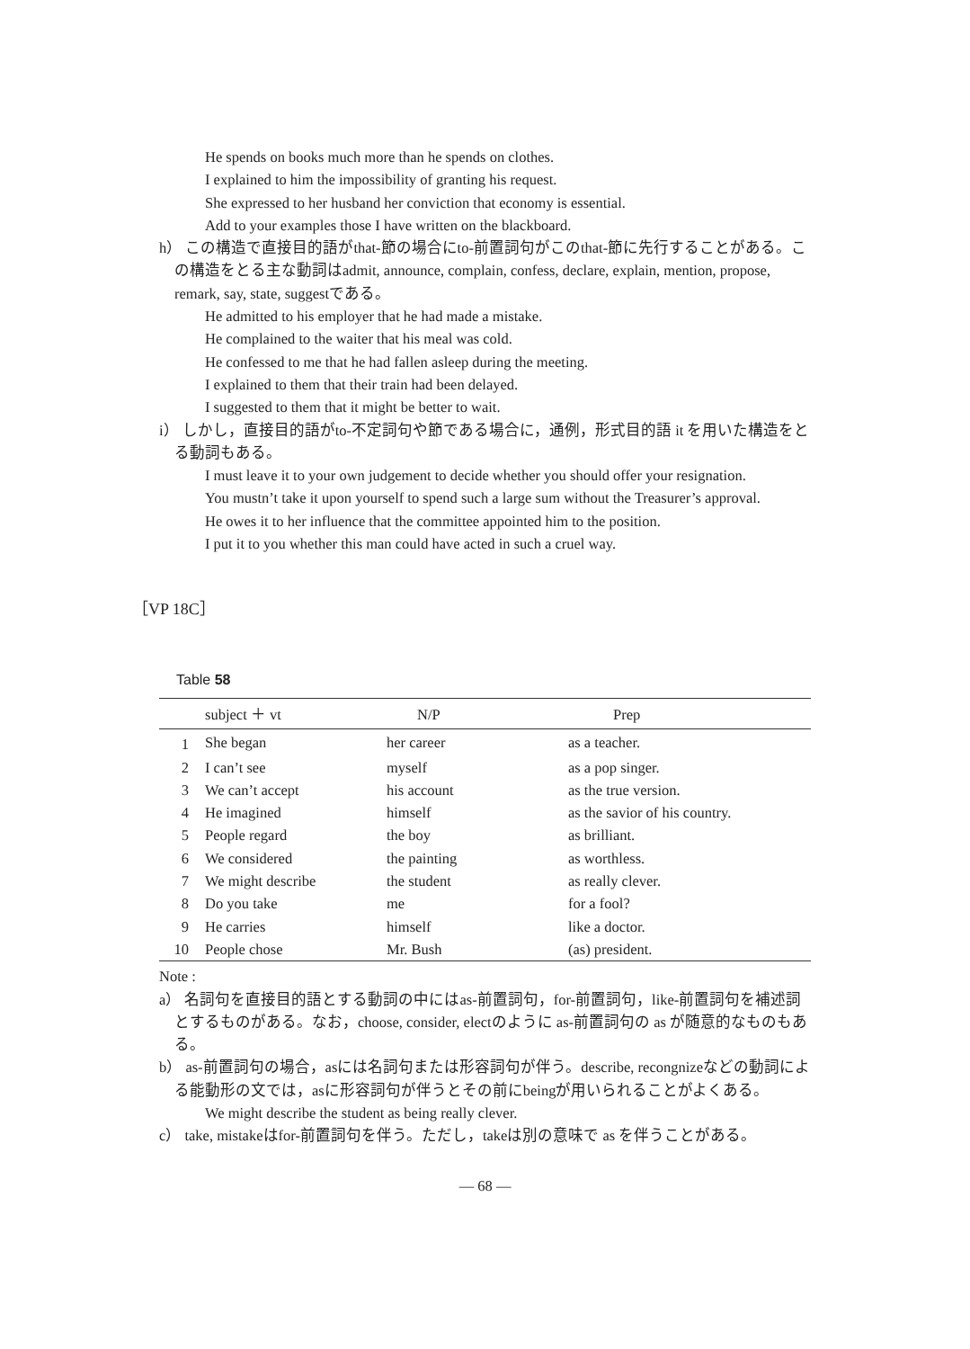He spends on books much more than he spends on clothes.
I explained to him the impossibility of granting his request.
She expressed to her husband her conviction that economy is essential.
Add to your examples those I have written on the blackboard.
h） この構造で直接目的語がthat-節の場合にto-前置詞句がこのthat-節に先行することがある。この構造をとる主な動詞はadmit, announce, complain, confess, declare, explain, mention, propose, remark, say, state, suggestである。
He admitted to his employer that he had made a mistake.
He complained to the waiter that his meal was cold.
He confessed to me that he had fallen asleep during the meeting.
I explained to them that their train had been delayed.
I suggested to them that it might be better to wait.
i） しかし，直接目的語がto-不定詞句や節である場合に，通例，形式目的語 it を用いた構造をとる動詞もある。
I must leave it to your own judgement to decide whether you should offer your resignation.
You mustn’t take it upon yourself to spend such a large sum without the Treasurer’s approval.
He owes it to her influence that the committee appointed him to the position.
I put it to you whether this man could have acted in such a cruel way.
［VP 18C］
Table 58
| | subject ＋ vt | N/P | Prep |
| --- | --- | --- | --- |
| 1 | She began | her career | as a teacher. |
| 2 | I can’t see | myself | as a pop singer. |
| 3 | We can’t accept | his account | as the true version. |
| 4 | He imagined | himself | as the savior of his country. |
| 5 | People regard | the boy | as brilliant. |
| 6 | We considered | the painting | as worthless. |
| 7 | We might describe | the student | as really clever. |
| 8 | Do you take | me | for a fool? |
| 9 | He carries | himself | like a doctor. |
| 10 | People chose | Mr. Bush | (as) president. |
Note :
a） 名詞句を直接目的語とする動詞の中にはas-前置詞句，for-前置詞句，like-前置詞句を補述詞とするものがある。なお，choose, consider, electのように as-前置詞句の as が随意的なものもある。
b） as-前置詞句の場合，asには名詞句または形容詞句が伴う。describe, recongnizeなどの動詞による能動形の文では，asに形容詞句が伴うとその前にbeingが用いられることがよくある。
We might describe the student as being really clever.
c） take, mistakeはfor-前置詞句を伴う。ただし，takeは別の意味で as を伴うことがある。
— 68 —